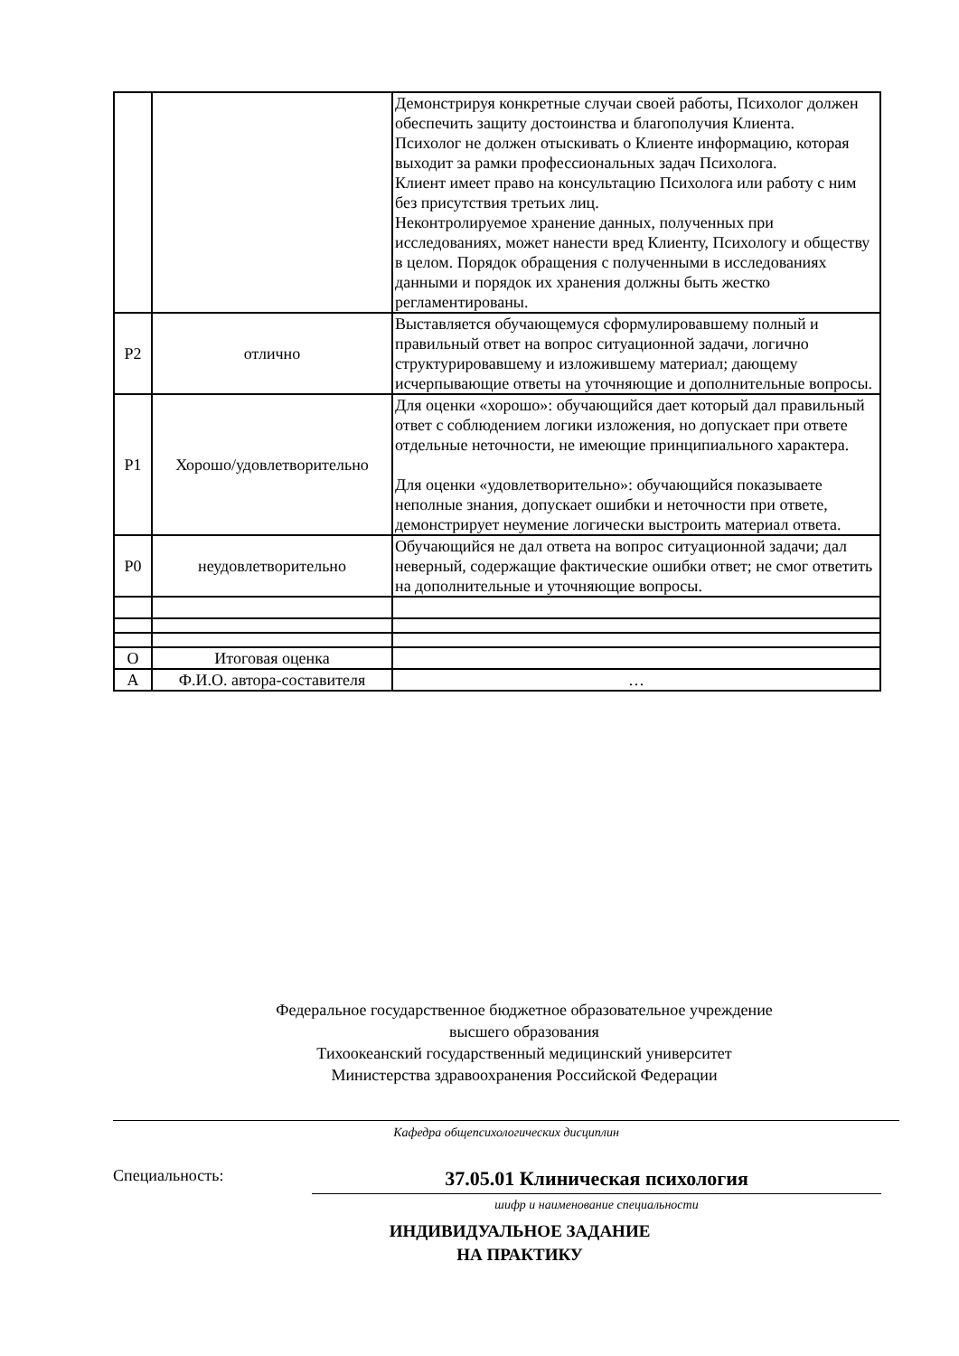| | | Демонстрируя конкретные случаи своей работы, Психолог должен обеспечить защиту достоинства и благополучия Клиента. Психолог не должен отыскивать о Клиенте информацию, которая выходит за рамки профессиональных задач Психолога. Клиент имеет право на консультацию Психолога или работу с ним без присутствия третьих лиц. Неконтролируемое хранение данных, полученных при исследованиях, может нанести вред Клиенту, Психологу и обществу в целом. Порядок обращения с полученными в исследованиях данными и порядок их хранения должны быть жестко регламентированы. |
| Р2 | отлично | Выставляется обучающемуся сформулировавшему полный и правильный ответ на вопрос ситуационной задачи, логично структурировавшему и изложившему материал; дающему исчерпывающие ответы на уточняющие и дополнительные вопросы. |
| Р1 | Хорошо/удовлетворительно | Для оценки «хорошо»: обучающийся дает который дал правильный ответ с соблюдением логики изложения, но допускает при ответе отдельные неточности, не имеющие принципиального характера. Для оценки «удовлетворительно»: обучающийся показываете неполные знания, допускает ошибки и неточности при ответе, демонстрирует неумение логически выстроить материал ответа. |
| Р0 | неудовлетворительно | Обучающийся не дал ответа на вопрос ситуационной задачи; дал неверный, содержащие фактические ошибки ответ; не смог ответить на дополнительные и уточняющие вопросы. |
| О | Итоговая оценка | |
| А | Ф.И.О. автора-составителя | … |
Федеральное государственное бюджетное образовательное учреждение
высшего образования
Тихоокеанский государственный медицинский университет
Министерства здравоохранения Российской Федерации
Кафедра общепсихологических дисциплин
Специальность:
37.05.01 Клиническая психология
шифр и наименование специальности
ИНДИВИДУАЛЬНОЕ ЗАДАНИЕ
НА ПРАКТИКУ